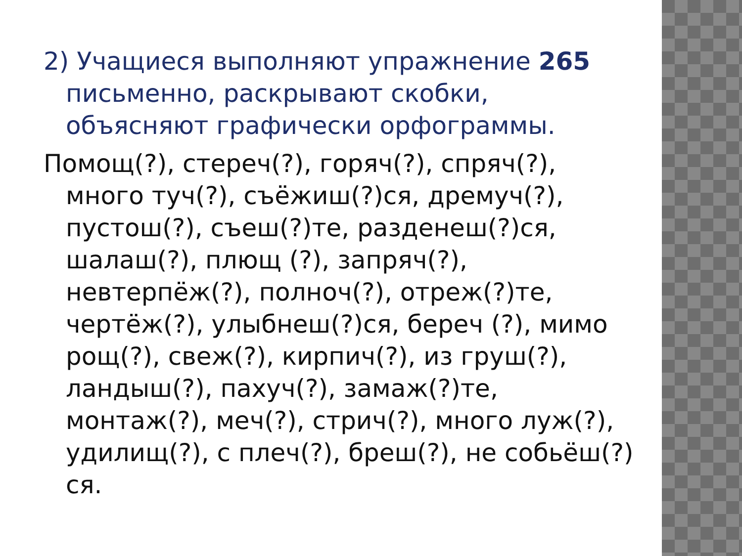2) Учащиеся выполняют упражнение 265 письменно, раскрывают скобки, объясняют графически орфограммы.
Помощ(?), стереч(?), горяч(?), спряч(?), много туч(?), съёжиш(?)ся, дремуч(?), пустош(?), съеш(?)те, разденеш(?)ся, шалаш(?), плющ (?), запряч(?), невтерпёж(?), полноч(?), отреж(?)те, чертёж(?), улыбнеш(?)ся, береч (?), мимо рощ(?), свеж(?), кирпич(?), из груш(?), ландыш(?), пахуч(?), замаж(?)те, монтаж(?), меч(?), стрич(?), много луж(?), удилищ(?), с плеч(?), бреш(?), не собьёш(?) ся.